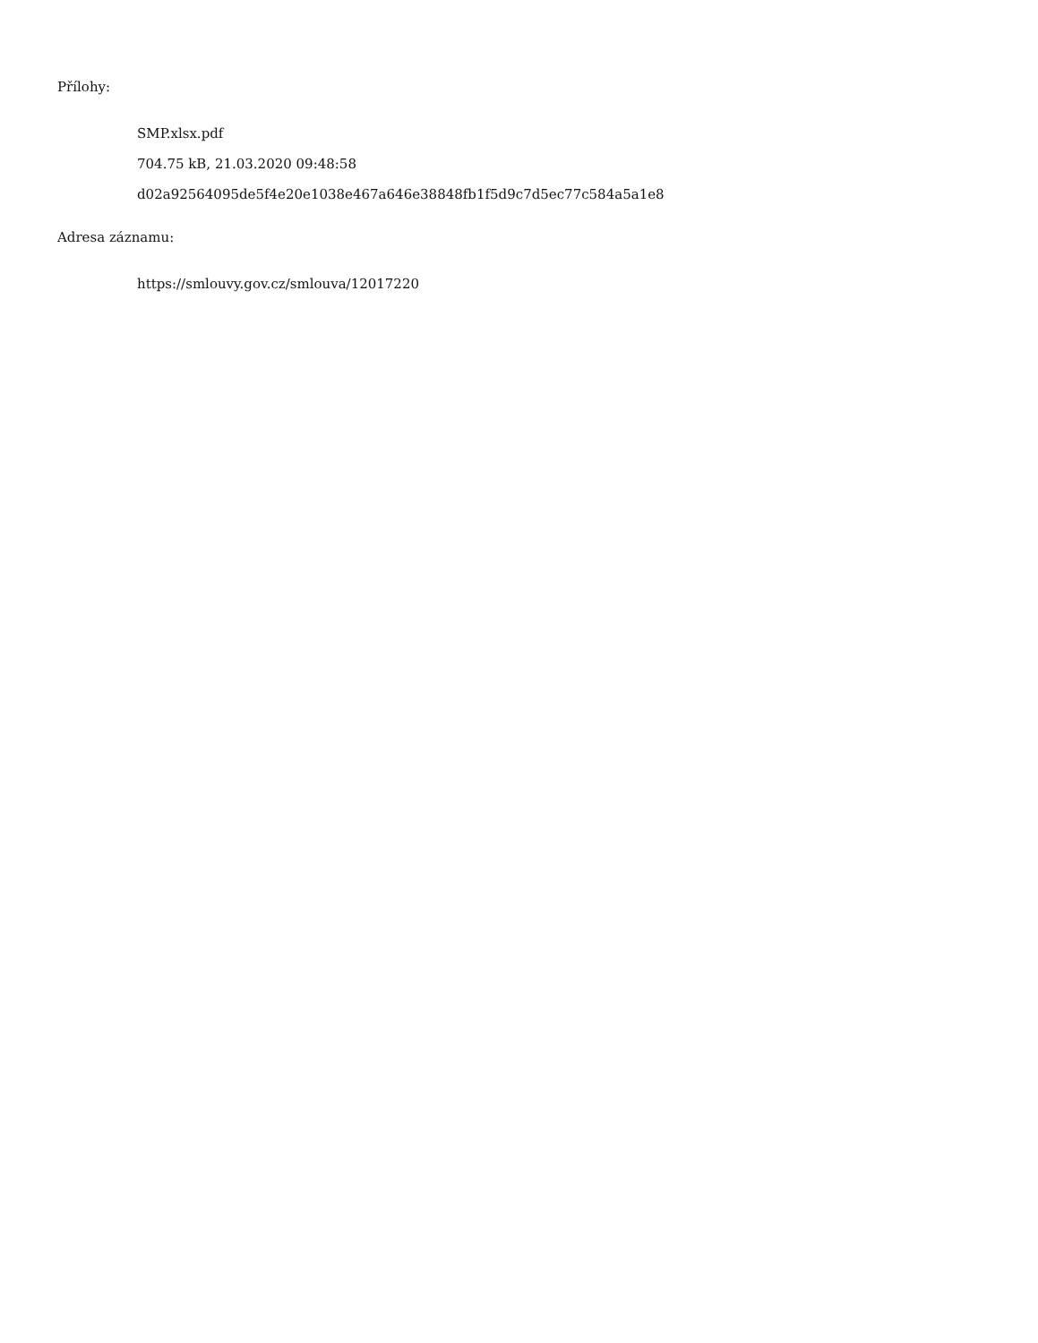Přílohy:
SMP.xlsx.pdf
704.75 kB, 21.03.2020 09:48:58
d02a92564095de5f4e20e1038e467a646e38848fb1f5d9c7d5ec77c584a5a1e8
Adresa záznamu:
https://smlouvy.gov.cz/smlouva/12017220